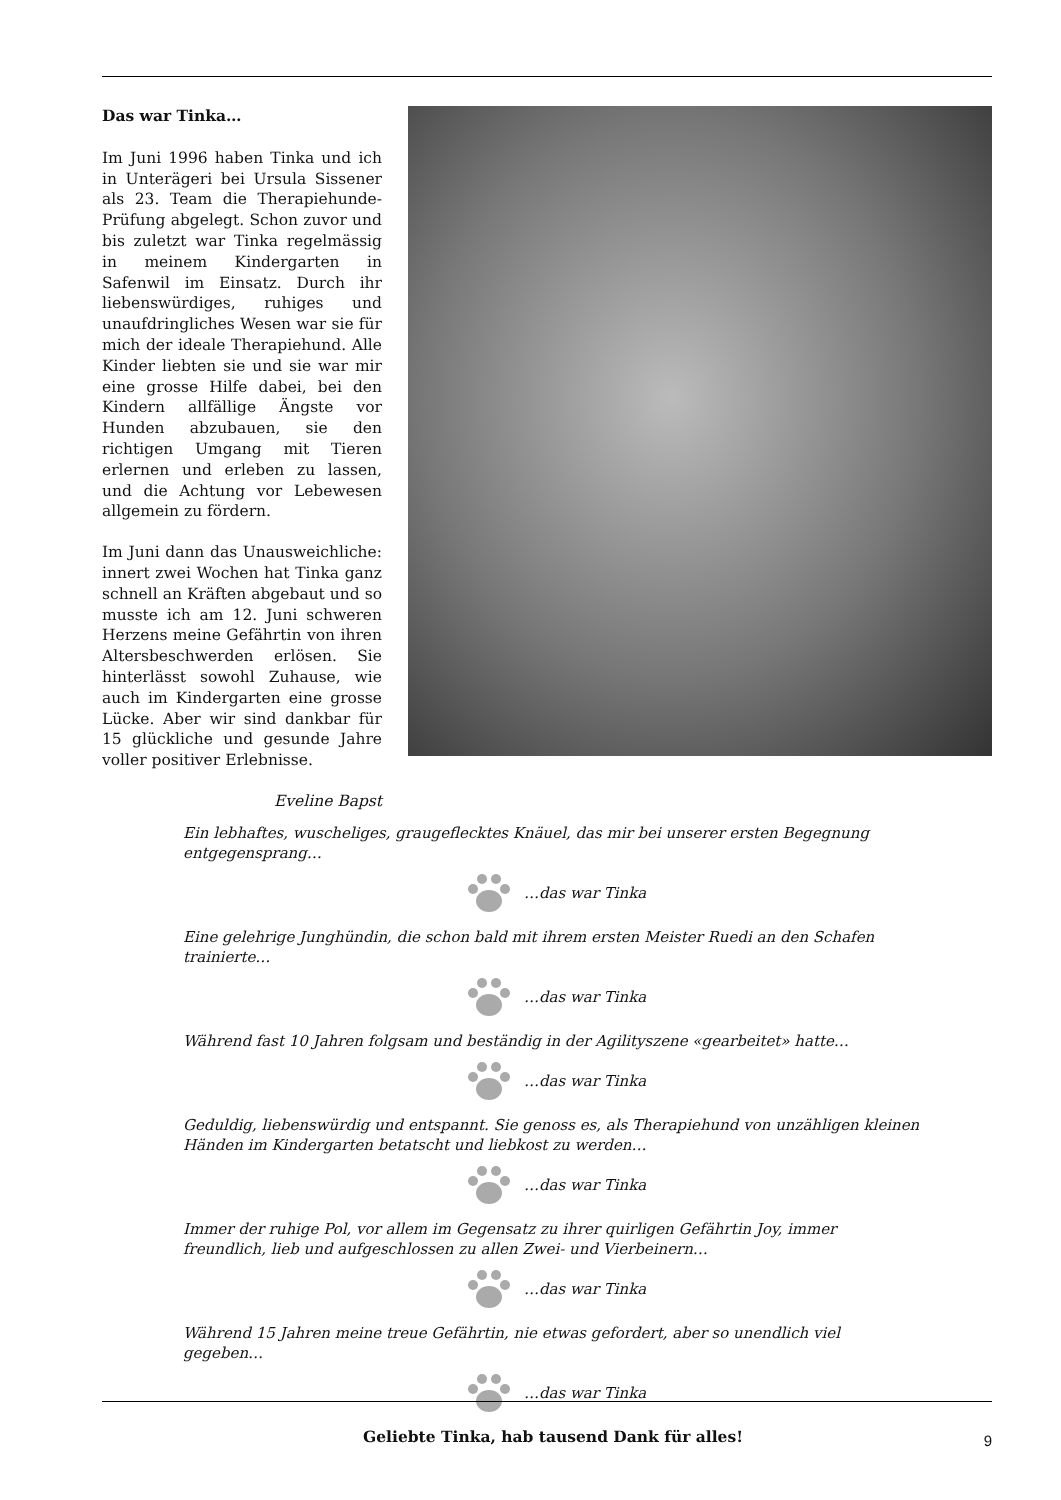Das war Tinka…
Im Juni 1996 haben Tinka und ich in Unterägeri bei Ursula Sissener als 23. Team die Therapiehunde-Prüfung abgelegt. Schon zuvor und bis zuletzt war Tinka regelmässig in meinem Kindergarten in Safenwil im Einsatz. Durch ihr liebenswürdiges, ruhiges und unaufdringliches Wesen war sie für mich der ideale Therapiehund. Alle Kinder liebten sie und sie war mir eine grosse Hilfe dabei, bei den Kindern allfällige Ängste vor Hunden abzubauen, sie den richtigen Umgang mit Tieren erlernen und erleben zu lassen, und die Achtung vor Lebewesen allgemein zu fördern.
Im Juni dann das Unausweichliche: innert zwei Wochen hat Tinka ganz schnell an Kräften abgebaut und so musste ich am 12. Juni schweren Herzens meine Gefährtin von ihren Altersbeschwerden erlösen. Sie hinterlässt sowohl Zuhause, wie auch im Kindergarten eine grosse Lücke. Aber wir sind dankbar für 15 glückliche und gesunde Jahre voller positiver Erlebnisse.
Eveline Bapst
Ein lebhaftes, wuscheliges, graugeflecktes Knäuel, das mir bei unserer ersten Begegnung entgegensprang…
…das war Tinka
Eine gelehrige Junghündin, die schon bald mit ihrem ersten Meister Ruedi an den Schafen trainierte…
…das war Tinka
Während fast 10 Jahren folgsam und beständig in der Agilityszene «gearbeitet» hatte…
…das war Tinka
Geduldig, liebenswürdig und entspannt. Sie genoss es, als Therapiehund von unzähligen kleinen Händen im Kindergarten betatscht und liebkost zu werden…
…das war Tinka
Immer der ruhige Pol, vor allem im Gegensatz zu ihrer quirligen Gefährtin Joy, immer freundlich, lieb und aufgeschlossen zu allen Zwei- und Vierbeinern…
…das war Tinka
Während 15 Jahren meine treue Gefährtin, nie etwas gefordert, aber so unendlich viel gegeben…
…das war Tinka
Geliebte Tinka, hab tausend Dank für alles!
9